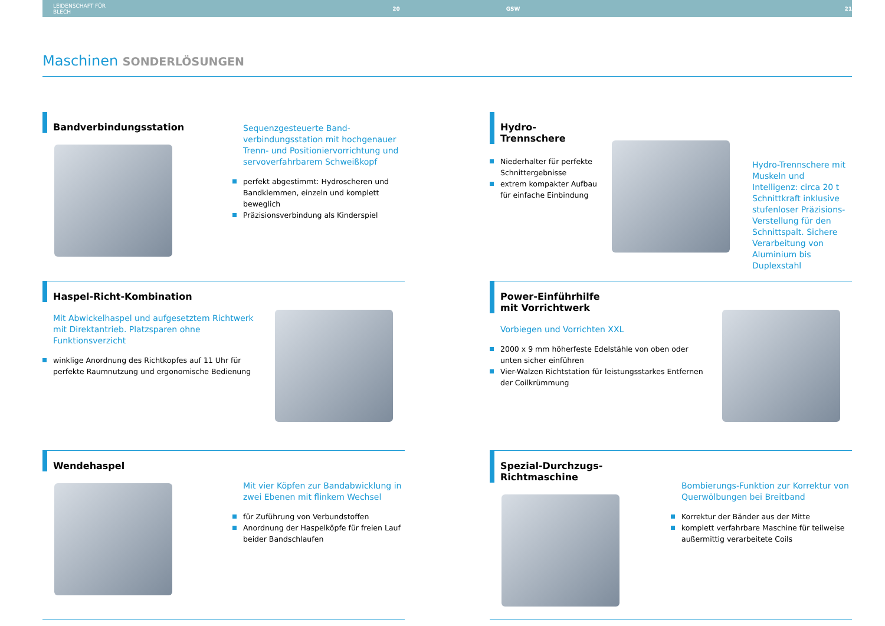LEIDENSCHAFT FÜR BLECH 20 GSW 21
Maschinen SONDERLÖSUNGEN
Bandverbindungsstation Sequenzgesteuerte Band­verbindungsstation mit hochgenauer Trenn- und Positioniervorrichtung und servoverfahrbarem Schweißkopf
perfekt abgestimmt: Hydroscheren und Bandklemmen, einzeln und komplett beweglich
Präzisionsverbindung als Kinderspiel
Hydro-Trennschere
Niederhalter für perfekte Schnittergebnisse
extrem kompakter Aufbau für einfache Einbindung
Hydro-Trennschere mit Muskeln und Intelligenz: circa 20 t Schnitt­kraft inklusive stufenloser Präzisions-Verstellung für den Schnittspalt. Sichere Verarbeitung von Aluminium bis Duplexstahl
Haspel-Richt-Kombination
Mit Abwickelhaspel und aufgesetztem Richtwerk mit Direktantrieb. Platzsparen ohne Funktionsverzicht
winklige Anordnung des Richtkopfes auf 11 Uhr für perfekte Raumnutzung und ergonomische Bedienung
Power-Einführhilfe
mit Vorrichtwerk
Vorbiegen und Vorrichten XXL
2000 x 9 mm höherfeste Edelstähle von oben oder unten sicher einführen
Vier-Walzen Richtstation für leistungs­starkes Entfernen der Coilkrümmung
Wendehaspel
Mit vier Köpfen zur Band­abwicklung in zwei Ebenen mit flinkem Wechsel
für Zuführung von Verbundstoffen
Anordnung der Haspelköpfe für freien Lauf beider Bandschlaufen
Spezial-Durchzugs-
Richtmaschine
Bombierungs-Funktion zur Korrektur von Querwölbungen bei Breitband
Korrektur der Bänder aus der Mitte
komplett verfahrbare Maschine für teilweise außermittig verarbeitete Coils